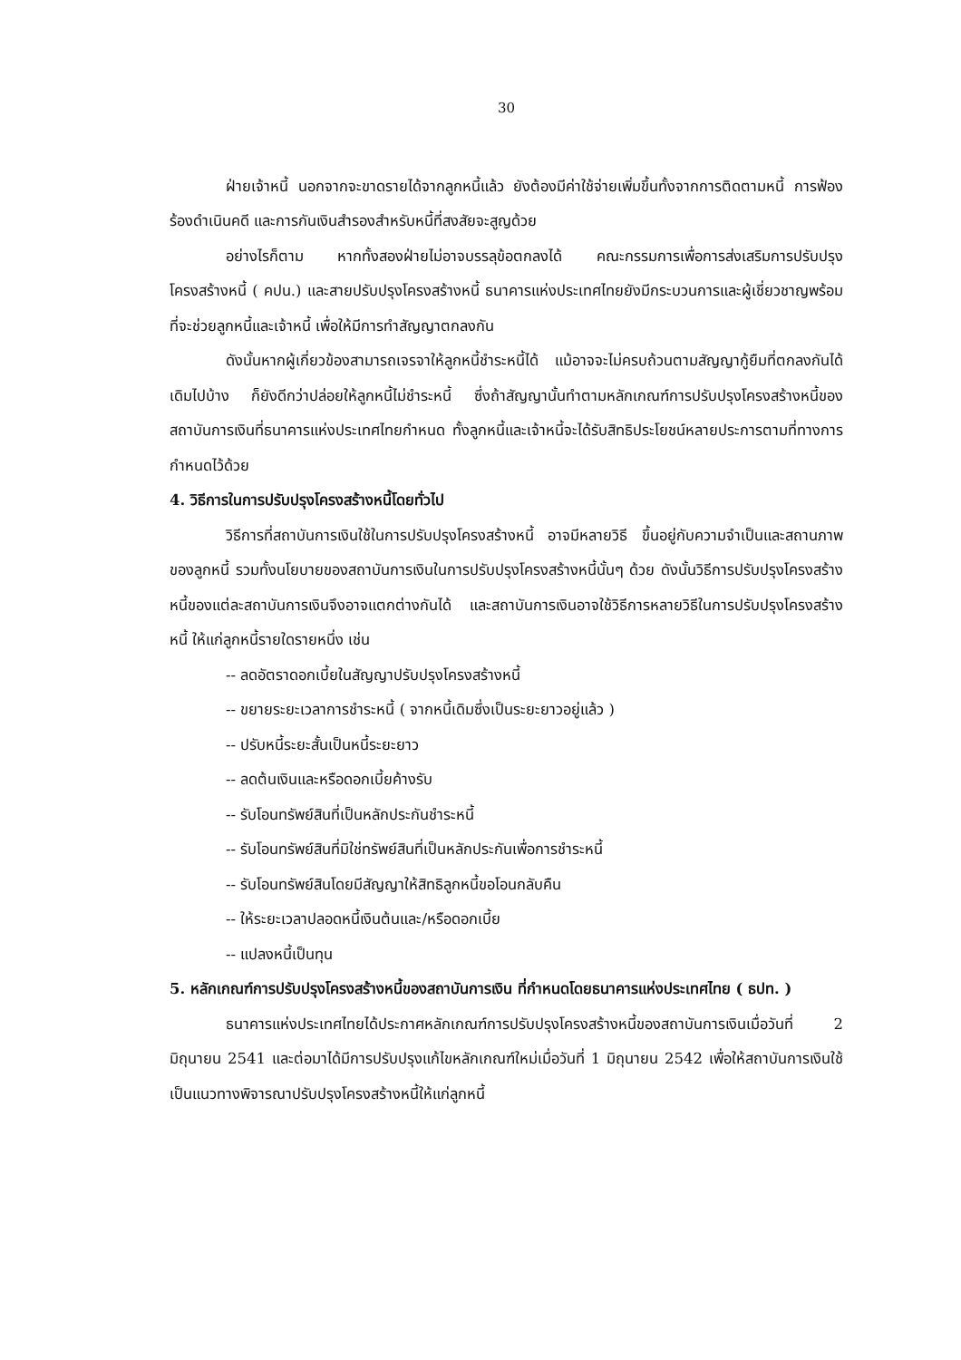30
ฝ่ายเจ้าหนี้ นอกจากจะขาดรายได้จากลูกหนี้แล้ว ยังต้องมีค่าใช้จ่ายเพิ่มขึ้นทั้งจากการติดตามหนี้ การฟ้องร้องดำเนินคดี และการกันเงินสำรองสำหรับหนี้ที่สงสัยจะสูญด้วย
อย่างไรก็ตาม หากทั้งสองฝ่ายไม่อาจบรรลุข้อตกลงได้ คณะกรรมการเพื่อการส่งเสริมการปรับปรุงโครงสร้างหนี้ ( คปน.) และสายปรับปรุงโครงสร้างหนี้ ธนาคารแห่งประเทศไทยยังมีกระบวนการและผู้เชี่ยวชาญพร้อมที่จะช่วยลูกหนี้และเจ้าหนี้ เพื่อให้มีการทำสัญญาตกลงกัน
ดังนั้นหากผู้เกี่ยวข้องสามารถเจรจาให้ลูกหนี้ชำระหนี้ได้ แม้อาจจะไม่ครบถ้วนตามสัญญากู้ยืมที่ตกลงกันได้เดิมไปบ้าง ก็ยังดีกว่าปล่อยให้ลูกหนี้ไม่ชำระหนี้ ซึ่งถ้าสัญญานั้นทำตามหลักเกณฑ์การปรับปรุงโครงสร้างหนี้ของสถาบันการเงินที่ธนาคารแห่งประเทศไทยกำหนด ทั้งลูกหนี้และเจ้าหนี้จะได้รับสิทธิประโยชน์หลายประการตามที่ทางการกำหนดไว้ด้วย
4. วิธีการในการปรับปรุงโครงสร้างหนี้โดยทั่วไป
วิธีการที่สถาบันการเงินใช้ในการปรับปรุงโครงสร้างหนี้ อาจมีหลายวิธี ขึ้นอยู่กับความจำเป็นและสถานภาพของลูกหนี้ รวมทั้งนโยบายของสถาบันการเงินในการปรับปรุงโครงสร้างหนี้นั้นๆ ด้วย ดังนั้นวิธีการปรับปรุงโครงสร้างหนี้ของแต่ละสถาบันการเงินจึงอาจแตกต่างกันได้ และสถาบันการเงินอาจใช้วิธีการหลายวิธีในการปรับปรุงโครงสร้างหนี้ ให้แก่ลูกหนี้รายใดรายหนึ่ง เช่น
-- ลดอัตราดอกเบี้ยในสัญญาปรับปรุงโครงสร้างหนี้
-- ขยายระยะเวลาการชำระหนี้ ( จากหนี้เดิมซึ่งเป็นระยะยาวอยู่แล้ว )
-- ปรับหนี้ระยะสั้นเป็นหนี้ระยะยาว
-- ลดต้นเงินและหรือดอกเบี้ยค้างรับ
-- รับโอนทรัพย์สินที่เป็นหลักประกันชำระหนี้
-- รับโอนทรัพย์สินที่มิใช่ทรัพย์สินที่เป็นหลักประกันเพื่อการชำระหนี้
-- รับโอนทรัพย์สินโดยมีสัญญาให้สิทธิลูกหนี้ขอโอนกลับคืน
-- ให้ระยะเวลาปลอดหนี้เงินต้นและ/หรือดอกเบี้ย
-- แปลงหนี้เป็นทุน
5. หลักเกณฑ์การปรับปรุงโครงสร้างหนี้ของสถาบันการเงิน ที่กำหนดโดยธนาคารแห่งประเทศไทย ( ธปท. )
ธนาคารแห่งประเทศไทยได้ประกาศหลักเกณฑ์การปรับปรุงโครงสร้างหนี้ของสถาบันการเงินเมื่อวันที่ 2 มิถุนายน 2541 และต่อมาได้มีการปรับปรุงแก้ไขหลักเกณฑ์ใหม่เมื่อวันที่ 1 มิถุนายน 2542 เพื่อให้สถาบันการเงินใช้เป็นแนวทางพิจารณาปรับปรุงโครงสร้างหนี้ให้แก่ลูกหนี้